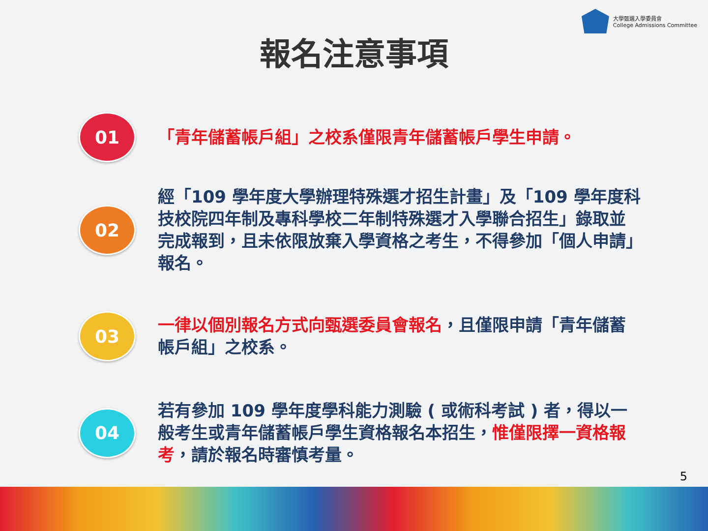大學甄選入學委員會
College Admissions Committee
報名注意事項
01
「青年儲蓄帳戶組」之校系僅限青年儲蓄帳戶學生申請。
02
經「109 學年度大學辦理特殊選才招生計畫」及「109 學年度科技校院四年制及專科學校二年制特殊選才入學聯合招生」錄取並完成報到，且未依限放棄入學資格之考生，不得參加「個人申請」報名。
03
一律以個別報名方式向甄選委員會報名，且僅限申請「青年儲蓄帳戶組」之校系。
04
若有參加 109 學年度學科能力測驗 ( 或術科考試 ) 者，得以一般考生或青年儲蓄帳戶學生資格報名本招生，惟僅限擇一資格報考，請於報名時審慎考量。
5